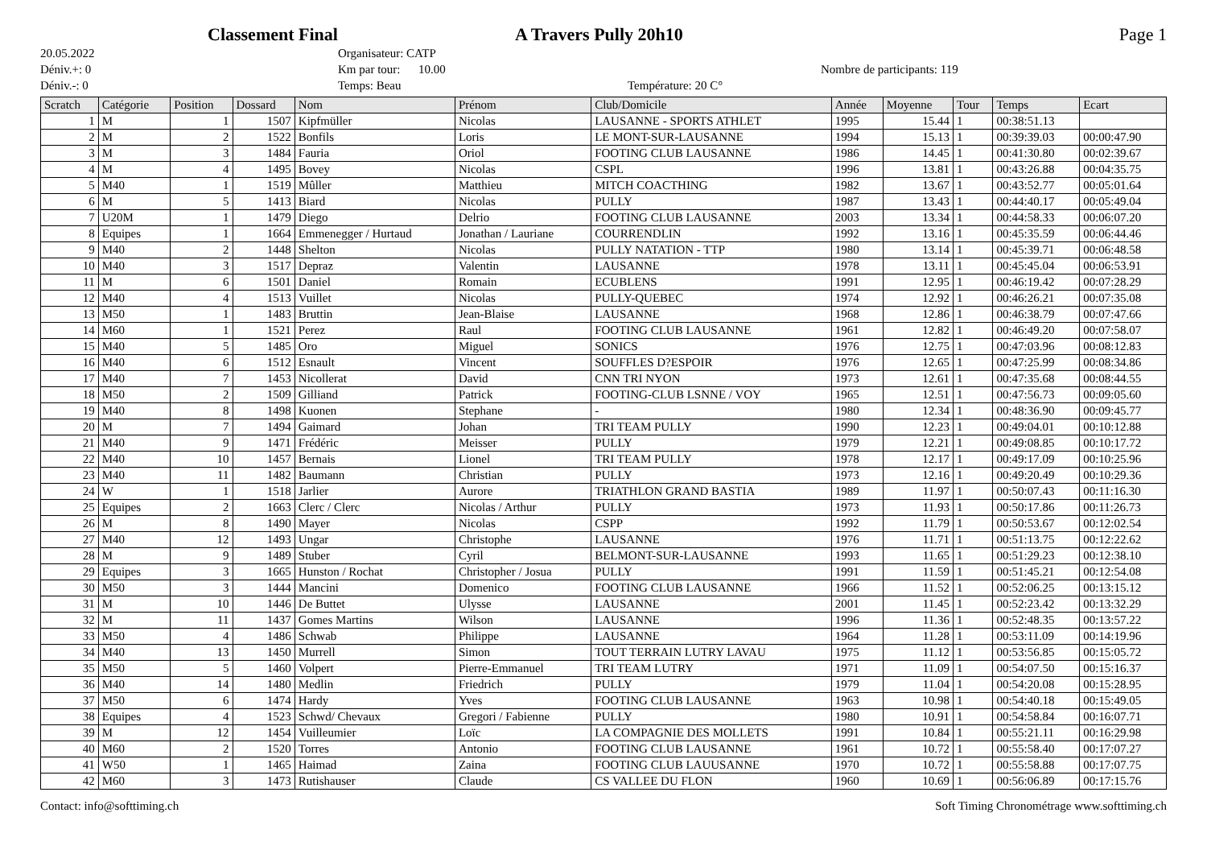Classement Final A Travers Pully 20h10 Page 1
20.05.2022
Déniv.+: 0
Déniv.-: 0
Organisateur: CATP
Km par tour: 10.00
Temps: Beau
Température: 20 C°
Nombre de participants: 119
| Scratch | Catégorie | Position | Dossard | Nom | Prénom | Club/Domicile | Année | Moyenne | Tour | Temps | Ecart |
| --- | --- | --- | --- | --- | --- | --- | --- | --- | --- | --- | --- |
| 1 | M | 1 | 1507 | Kipfmüller | Nicolas | LAUSANNE - SPORTS ATHLET | 1995 | 15.44 | 1 | 00:38:51.13 | |
| 2 | M | 2 | 1522 | Bonfils | Loris | LE MONT-SUR-LAUSANNE | 1994 | 15.13 | 1 | 00:39:39.03 | 00:00:47.90 |
| 3 | M | 3 | 1484 | Fauria | Oriol | FOOTING CLUB LAUSANNE | 1986 | 14.45 | 1 | 00:41:30.80 | 00:02:39.67 |
| 4 | M | 4 | 1495 | Bovey | Nicolas | CSPL | 1996 | 13.81 | 1 | 00:43:26.88 | 00:04:35.75 |
| 5 | M40 | 1 | 1519 | Mûller | Matthieu | MITCH COACTHING | 1982 | 13.67 | 1 | 00:43:52.77 | 00:05:01.64 |
| 6 | M | 5 | 1413 | Biard | Nicolas | PULLY | 1987 | 13.43 | 1 | 00:44:40.17 | 00:05:49.04 |
| 7 | U20M | 1 | 1479 | Diego | Delrio | FOOTING CLUB LAUSANNE | 2003 | 13.34 | 1 | 00:44:58.33 | 00:06:07.20 |
| 8 | Equipes | 1 | 1664 | Emmenegger / Hurtaud | Jonathan / Lauriane | COURRENDLIN | 1992 | 13.16 | 1 | 00:45:35.59 | 00:06:44.46 |
| 9 | M40 | 2 | 1448 | Shelton | Nicolas | PULLY NATATION - TTP | 1980 | 13.14 | 1 | 00:45:39.71 | 00:06:48.58 |
| 10 | M40 | 3 | 1517 | Depraz | Valentin | LAUSANNE | 1978 | 13.11 | 1 | 00:45:45.04 | 00:06:53.91 |
| 11 | M | 6 | 1501 | Daniel | Romain | ECUBLENS | 1991 | 12.95 | 1 | 00:46:19.42 | 00:07:28.29 |
| 12 | M40 | 4 | 1513 | Vuillet | Nicolas | PULLY-QUEBEC | 1974 | 12.92 | 1 | 00:46:26.21 | 00:07:35.08 |
| 13 | M50 | 1 | 1483 | Bruttin | Jean-Blaise | LAUSANNE | 1968 | 12.86 | 1 | 00:46:38.79 | 00:07:47.66 |
| 14 | M60 | 1 | 1521 | Perez | Raul | FOOTING CLUB LAUSANNE | 1961 | 12.82 | 1 | 00:46:49.20 | 00:07:58.07 |
| 15 | M40 | 5 | 1485 | Oro | Miguel | SONICS | 1976 | 12.75 | 1 | 00:47:03.96 | 00:08:12.83 |
| 16 | M40 | 6 | 1512 | Esnault | Vincent | SOUFFLES D?ESPOIR | 1976 | 12.65 | 1 | 00:47:25.99 | 00:08:34.86 |
| 17 | M40 | 7 | 1453 | Nicollerat | David | CNN TRI NYON | 1973 | 12.61 | 1 | 00:47:35.68 | 00:08:44.55 |
| 18 | M50 | 2 | 1509 | Gilliand | Patrick | FOOTING-CLUB LSNNE / VOY | 1965 | 12.51 | 1 | 00:47:56.73 | 00:09:05.60 |
| 19 | M40 | 8 | 1498 | Kuonen | Stephane | - | 1980 | 12.34 | 1 | 00:48:36.90 | 00:09:45.77 |
| 20 | M | 7 | 1494 | Gaimard | Johan | TRI TEAM PULLY | 1990 | 12.23 | 1 | 00:49:04.01 | 00:10:12.88 |
| 21 | M40 | 9 | 1471 | Frédéric | Meisser | PULLY | 1979 | 12.21 | 1 | 00:49:08.85 | 00:10:17.72 |
| 22 | M40 | 10 | 1457 | Bernais | Lionel | TRI TEAM PULLY | 1978 | 12.17 | 1 | 00:49:17.09 | 00:10:25.96 |
| 23 | M40 | 11 | 1482 | Baumann | Christian | PULLY | 1973 | 12.16 | 1 | 00:49:20.49 | 00:10:29.36 |
| 24 | W | 1 | 1518 | Jarlier | Aurore | TRIATHLON GRAND BASTIA | 1989 | 11.97 | 1 | 00:50:07.43 | 00:11:16.30 |
| 25 | Equipes | 2 | 1663 | Clerc / Clerc | Nicolas / Arthur | PULLY | 1973 | 11.93 | 1 | 00:50:17.86 | 00:11:26.73 |
| 26 | M | 8 | 1490 | Mayer | Nicolas | CSPP | 1992 | 11.79 | 1 | 00:50:53.67 | 00:12:02.54 |
| 27 | M40 | 12 | 1493 | Ungar | Christophe | LAUSANNE | 1976 | 11.71 | 1 | 00:51:13.75 | 00:12:22.62 |
| 28 | M | 9 | 1489 | Stuber | Cyril | BELMONT-SUR-LAUSANNE | 1993 | 11.65 | 1 | 00:51:29.23 | 00:12:38.10 |
| 29 | Equipes | 3 | 1665 | Hunston / Rochat | Christopher / Josua | PULLY | 1991 | 11.59 | 1 | 00:51:45.21 | 00:12:54.08 |
| 30 | M50 | 3 | 1444 | Mancini | Domenico | FOOTING CLUB LAUSANNE | 1966 | 11.52 | 1 | 00:52:06.25 | 00:13:15.12 |
| 31 | M | 10 | 1446 | De Buttet | Ulysse | LAUSANNE | 2001 | 11.45 | 1 | 00:52:23.42 | 00:13:32.29 |
| 32 | M | 11 | 1437 | Gomes Martins | Wilson | LAUSANNE | 1996 | 11.36 | 1 | 00:52:48.35 | 00:13:57.22 |
| 33 | M50 | 4 | 1486 | Schwab | Philippe | LAUSANNE | 1964 | 11.28 | 1 | 00:53:11.09 | 00:14:19.96 |
| 34 | M40 | 13 | 1450 | Murrell | Simon | TOUT TERRAIN LUTRY LAVAU | 1975 | 11.12 | 1 | 00:53:56.85 | 00:15:05.72 |
| 35 | M50 | 5 | 1460 | Volpert | Pierre-Emmanuel | TRI TEAM LUTRY | 1971 | 11.09 | 1 | 00:54:07.50 | 00:15:16.37 |
| 36 | M40 | 14 | 1480 | Medlin | Friedrich | PULLY | 1979 | 11.04 | 1 | 00:54:20.08 | 00:15:28.95 |
| 37 | M50 | 6 | 1474 | Hardy | Yves | FOOTING CLUB LAUSANNE | 1963 | 10.98 | 1 | 00:54:40.18 | 00:15:49.05 |
| 38 | Equipes | 4 | 1523 | Schwd/ Chevaux | Gregori / Fabienne | PULLY | 1980 | 10.91 | 1 | 00:54:58.84 | 00:16:07.71 |
| 39 | M | 12 | 1454 | Vuilleumier | Loïc | LA COMPAGNIE DES MOLLETS | 1991 | 10.84 | 1 | 00:55:21.11 | 00:16:29.98 |
| 40 | M60 | 2 | 1520 | Torres | Antonio | FOOTING CLUB LAUSANNE | 1961 | 10.72 | 1 | 00:55:58.40 | 00:17:07.27 |
| 41 | W50 | 1 | 1465 | Haimad | Zaina | FOOTING CLUB LAUUSANNE | 1970 | 10.72 | 1 | 00:55:58.88 | 00:17:07.75 |
| 42 | M60 | 3 | 1473 | Rutishauser | Claude | CS VALLEE DU FLON | 1960 | 10.69 | 1 | 00:56:06.89 | 00:17:15.76 |
Contact: info@softtiming.ch Soft Timing Chronométrage www.softtiming.ch